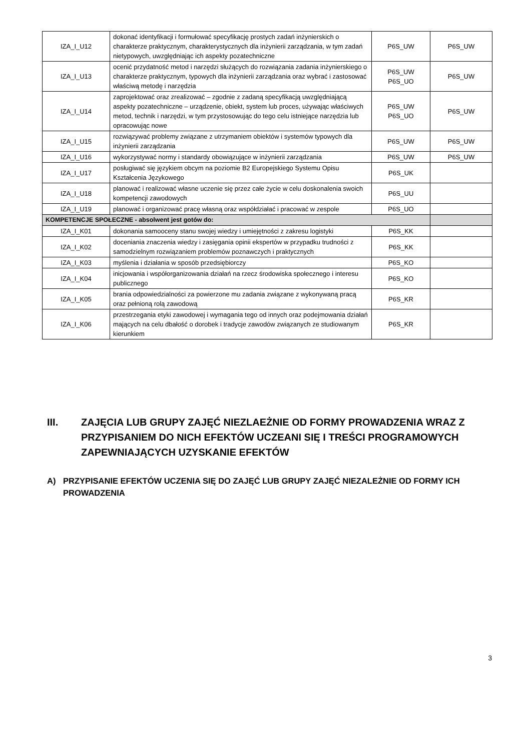| IZA_I_U12 | dokonać identyfikacji i formułować specyfikację prostych zadań inżynierskich o charakterze praktycznym, charakterystycznych dla inżynierii zarządzania, w tym zadań nietypowych, uwzględniając ich aspekty pozatechniczne | P6S_UW | P6S_UW |
| IZA_I_U13 | ocenić przydatność metod i narzędzi służących do rozwiązania zadania inżynierskiego o charakterze praktycznym, typowych dla inżynierii zarządzania oraz wybrać i zastosować właściwą metodę i narzędzia | P6S_UW P6S_UO | P6S_UW |
| IZA_I_U14 | zaprojektować oraz zrealizować – zgodnie z zadaną specyfikacją uwzględniającą aspekty pozatechniczne – urządzenie, obiekt, system lub proces, używając właściwych metod, technik i narzędzi, w tym przystosowując do tego celu istniejące narzędzia lub opracowując nowe | P6S_UW P6S_UO | P6S_UW |
| IZA_I_U15 | rozwiązywać problemy związane z utrzymaniem obiektów i systemów typowych dla inżynierii zarządzania | P6S_UW | P6S_UW |
| IZA_I_U16 | wykorzystywać normy i standardy obowiązujące w inżynierii zarządzania | P6S_UW | P6S_UW |
| IZA_I_U17 | posługiwać się językiem obcym na poziomie B2 Europejskiego Systemu Opisu Kształcenia Językowego | P6S_UK | |
| IZA_I_U18 | planować i realizować własne uczenie się przez całe życie w celu doskonalenia swoich kompetencji zawodowych | P6S_UU | |
| IZA_I_U19 | planować i organizować pracę własną oraz współdziałać i pracować w zespole | P6S_UO | |
| KOMPETENCJE SPOŁECZNE - absolwent jest gotów do: | | | |
| IZA_I_K01 | dokonania samooceny stanu swojej wiedzy i umiejętności z zakresu logistyki | P6S_KK | |
| IZA_I_K02 | doceniania znaczenia wiedzy i zasięgania opinii ekspertów w przypadku trudności z samodzielnym rozwiązaniem problemów poznawczych i praktycznych | P6S_KK | |
| IZA_I_K03 | myślenia i działania w sposób przedsiębiorczy | P6S_KO | |
| IZA_I_K04 | inicjowania i współorganizowania działań na rzecz środowiska społecznego i interesu publicznego | P6S_KO | |
| IZA_I_K05 | brania odpowiedzialności za powierzone mu zadania związane z wykonywaną pracą oraz pełnioną rolą zawodową | P6S_KR | |
| IZA_I_K06 | przestrzegania etyki zawodowej i wymagania tego od innych oraz podejmowania działań mających na celu dbałość o dorobek i tradycje zawodów związanych ze studiowanym kierunkiem | P6S_KR | |
III. ZAJĘCIA LUB GRUPY ZAJĘĆ NIEZLAEŻNIE OD FORMY PROWADZENIA WRAZ Z PRZYPISANIEM DO NICH EFEKTÓW UCZEANI SIĘ I TREŚCI PROGRAMOWYCH ZAPEWNIAJĄCYCH UZYSKANIE EFEKTÓW
A) PRZYPISANIE EFEKTÓW UCZENIA SIĘ DO ZAJĘĆ LUB GRUPY ZAJĘĆ NIEZALEŻNIE OD FORMY ICH PROWADZENIA
3